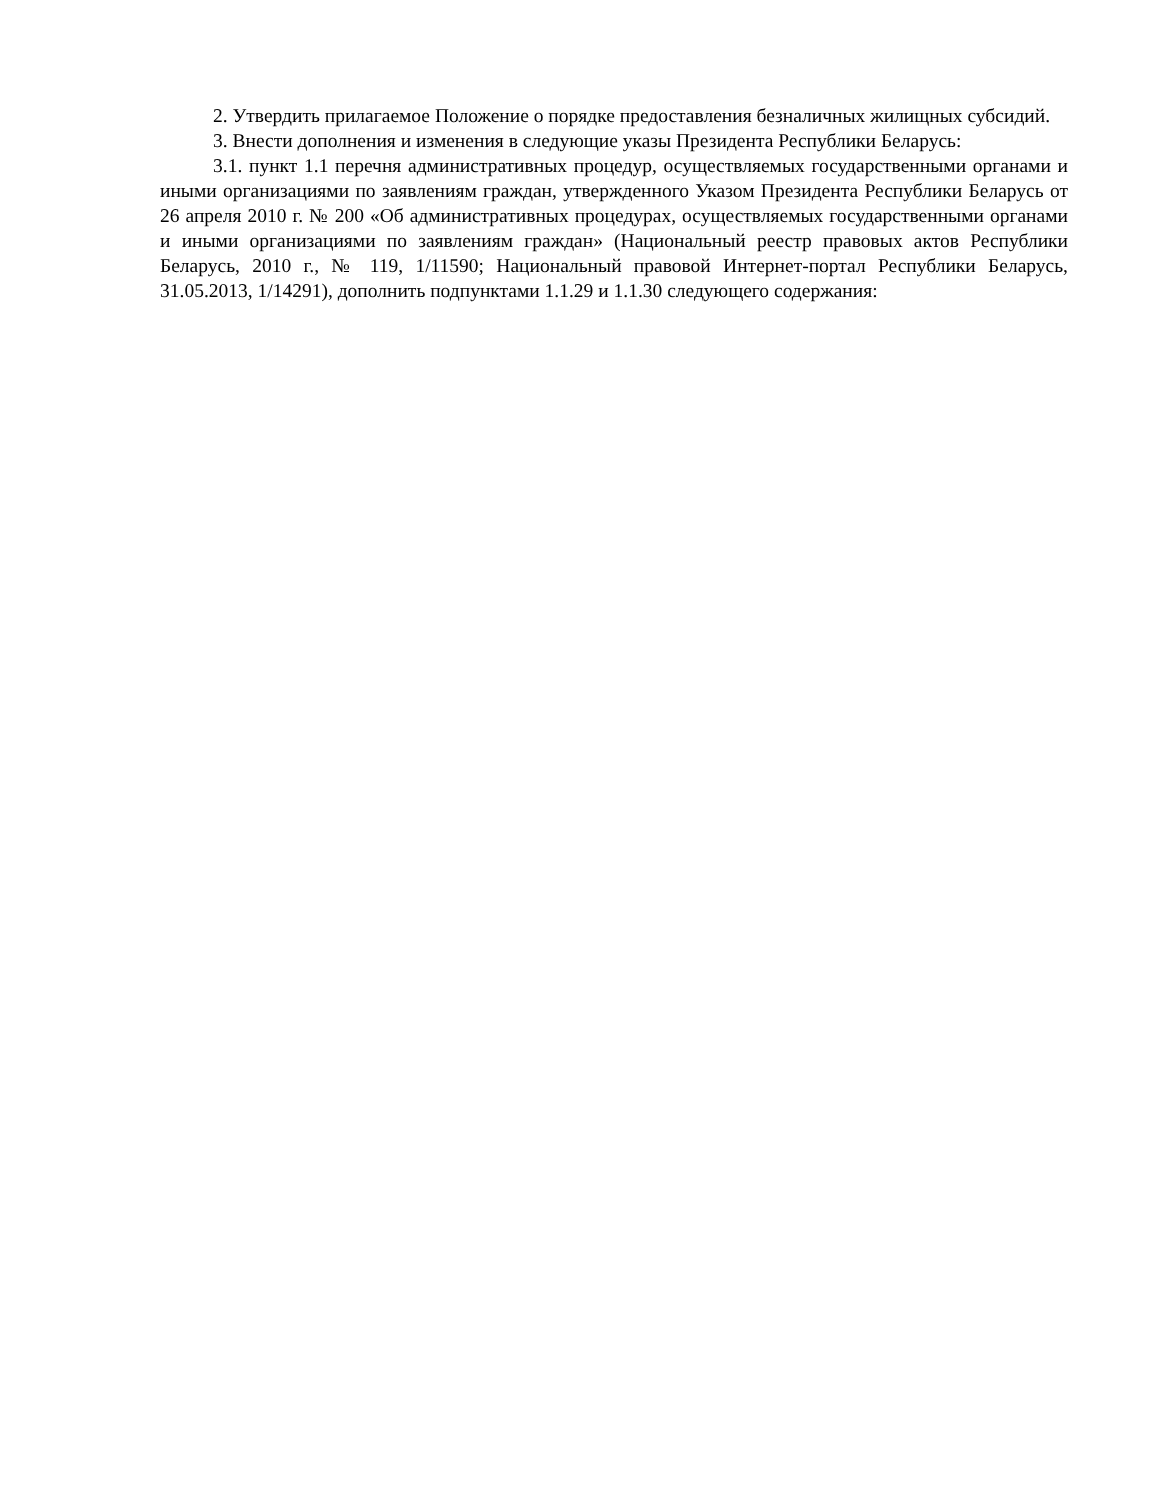2. Утвердить прилагаемое Положение о порядке предоставления безналичных жилищных субсидий.
3. Внести дополнения и изменения в следующие указы Президента Республики Беларусь:
3.1. пункт 1.1 перечня административных процедур, осуществляемых государственными органами и иными организациями по заявлениям граждан, утвержденного Указом Президента Республики Беларусь от 26 апреля 2010 г. № 200 «Об административных процедурах, осуществляемых государственными органами и иными организациями по заявлениям граждан» (Национальный реестр правовых актов Республики Беларусь, 2010 г., № 119, 1/11590; Национальный правовой Интернет-портал Республики Беларусь, 31.05.2013, 1/14291), дополнить подпунктами 1.1.29 и 1.1.30 следующего содержания: